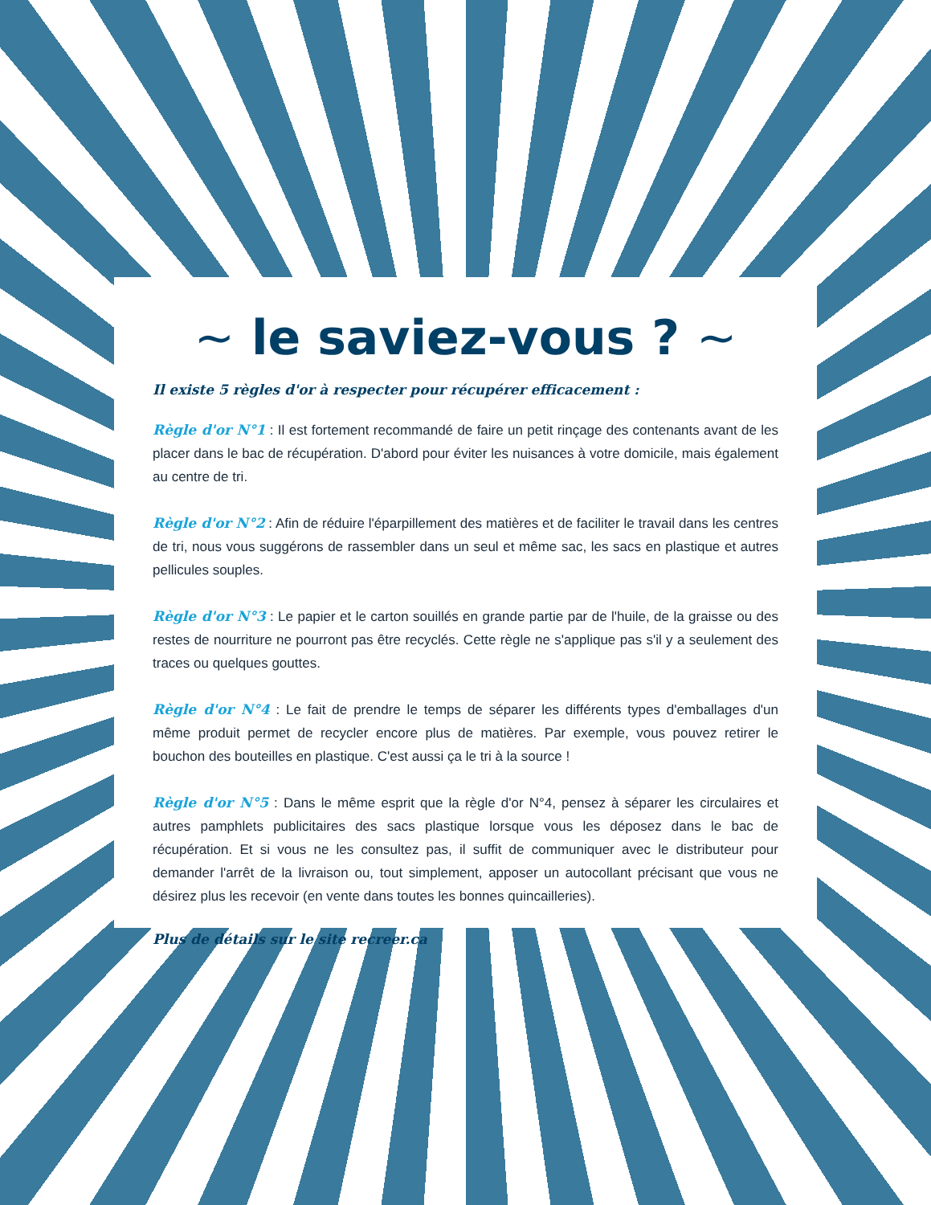~ le saviez-vous ? ~
Il existe 5 règles d'or à respecter pour récupérer efficacement :
Règle d'or N°1 : Il est fortement recommandé de faire un petit rinçage des contenants avant de les placer dans le bac de récupération. D'abord pour éviter les nuisances à votre domicile, mais également au centre de tri.
Règle d'or N°2 : Afin de réduire l'éparpillement des matières et de faciliter le travail dans les centres de tri, nous vous suggérons de rassembler dans un seul et même sac, les sacs en plastique et autres pellicules souples.
Règle d'or N°3 : Le papier et le carton souillés en grande partie par de l'huile, de la graisse ou des restes de nourriture ne pourront pas être recyclés. Cette règle ne s'applique pas s'il y a seulement des traces ou quelques gouttes.
Règle d'or N°4 : Le fait de prendre le temps de séparer les différents types d'emballages d'un même produit permet de recycler encore plus de matières. Par exemple, vous pouvez retirer le bouchon des bouteilles en plastique. C'est aussi ça le tri à la source !
Règle d'or N°5 : Dans le même esprit que la règle d'or N°4, pensez à séparer les circulaires et autres pamphlets publicitaires des sacs plastique lorsque vous les déposez dans le bac de récupération. Et si vous ne les consultez pas, il suffit de communiquer avec le distributeur pour demander l'arrêt de la livraison ou, tout simplement, apposer un autocollant précisant que vous ne désirez plus les recevoir (en vente dans toutes les bonnes quincailleries).
Plus de détails sur le site recreer.ca